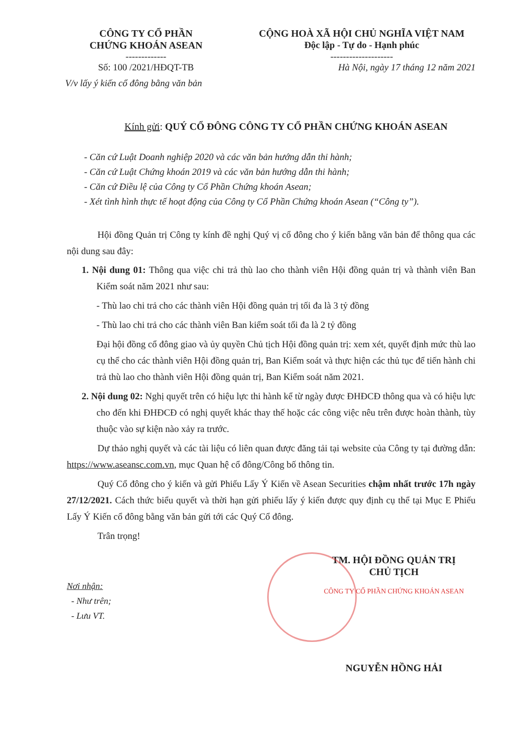CÔNG TY CỔ PHẦN
CHỨNG KHOÁN ASEAN
-------------
Số: 100 /2021/HĐQT-TB
V/v lấy ý kiến cổ đông bằng văn bản
CỘNG HOÀ XÃ HỘI CHỦ NGHĨA VIỆT NAM
Độc lập - Tự do - Hạnh phúc
--------------------
Hà Nội, ngày 17 tháng 12 năm 2021
Kính gửi: QUÝ CỔ ĐÔNG CÔNG TY CỔ PHẦN CHỨNG KHOÁN ASEAN
- Căn cứ Luật Doanh nghiệp 2020 và các văn bản hướng dẫn thi hành;
- Căn cứ Luật Chứng khoán 2019 và các văn bản hướng dẫn thi hành;
- Căn cứ Điều lệ của Công ty Cổ Phần Chứng khoán Asean;
- Xét tình hình thực tế hoạt động của Công ty Cổ Phần Chứng khoán Asean (“Công ty”).
Hội đồng Quản trị Công ty kính đề nghị Quý vị cổ đông cho ý kiến bằng văn bản để thông qua các nội dung sau đây:
1. Nội dung 01: Thông qua việc chi trả thù lao cho thành viên Hội đồng quản trị và thành viên Ban Kiểm soát năm 2021 như sau:
- Thù lao chi trả cho các thành viên Hội đồng quản trị tối đa là 3 tỷ đồng
- Thù lao chi trả cho các thành viên Ban kiểm soát tối đa là 2 tỷ đồng
Đại hội đồng cổ đông giao và ủy quyền Chủ tịch Hội đồng quản trị: xem xét, quyết định mức thù lao cụ thể cho các thành viên Hội đồng quản trị, Ban Kiểm soát và thực hiện các thủ tục để tiến hành chi trả thù lao cho thành viên Hội đồng quản trị, Ban Kiểm soát năm 2021.
2. Nội dung 02: Nghị quyết trên có hiệu lực thi hành kể từ ngày được ĐHĐCĐ thông qua và có hiệu lực cho đến khi ĐHĐCĐ có nghị quyết khác thay thế hoặc các công việc nêu trên được hoàn thành, tùy thuộc vào sự kiện nào xảy ra trước.
Dự thảo nghị quyết và các tài liệu có liên quan được đăng tải tại website của Công ty tại đường dẫn: https://www.aseansc.com.vn, mục Quan hệ cổ đông/Công bố thông tin.
Quý Cổ đông cho ý kiến và gửi Phiếu Lấy Ý Kiến về Asean Securities chậm nhất trước 17h ngày 27/12/2021. Cách thức biểu quyết và thời hạn gửi phiếu lấy ý kiến được quy định cụ thể tại Mục E Phiếu Lấy Ý Kiến cổ đông bằng văn bản gửi tới các Quý Cổ đông.
Trân trọng!
Nơi nhận:
- Như trên;
- Lưu VT.
TM. HỘI ĐỒNG QUẢN TRỊ
CHỦ TỊCH
CÔNG TY CỔ PHẦN CHỨNG KHOÁN ASEAN
NGUYỄN HỒNG HẢI